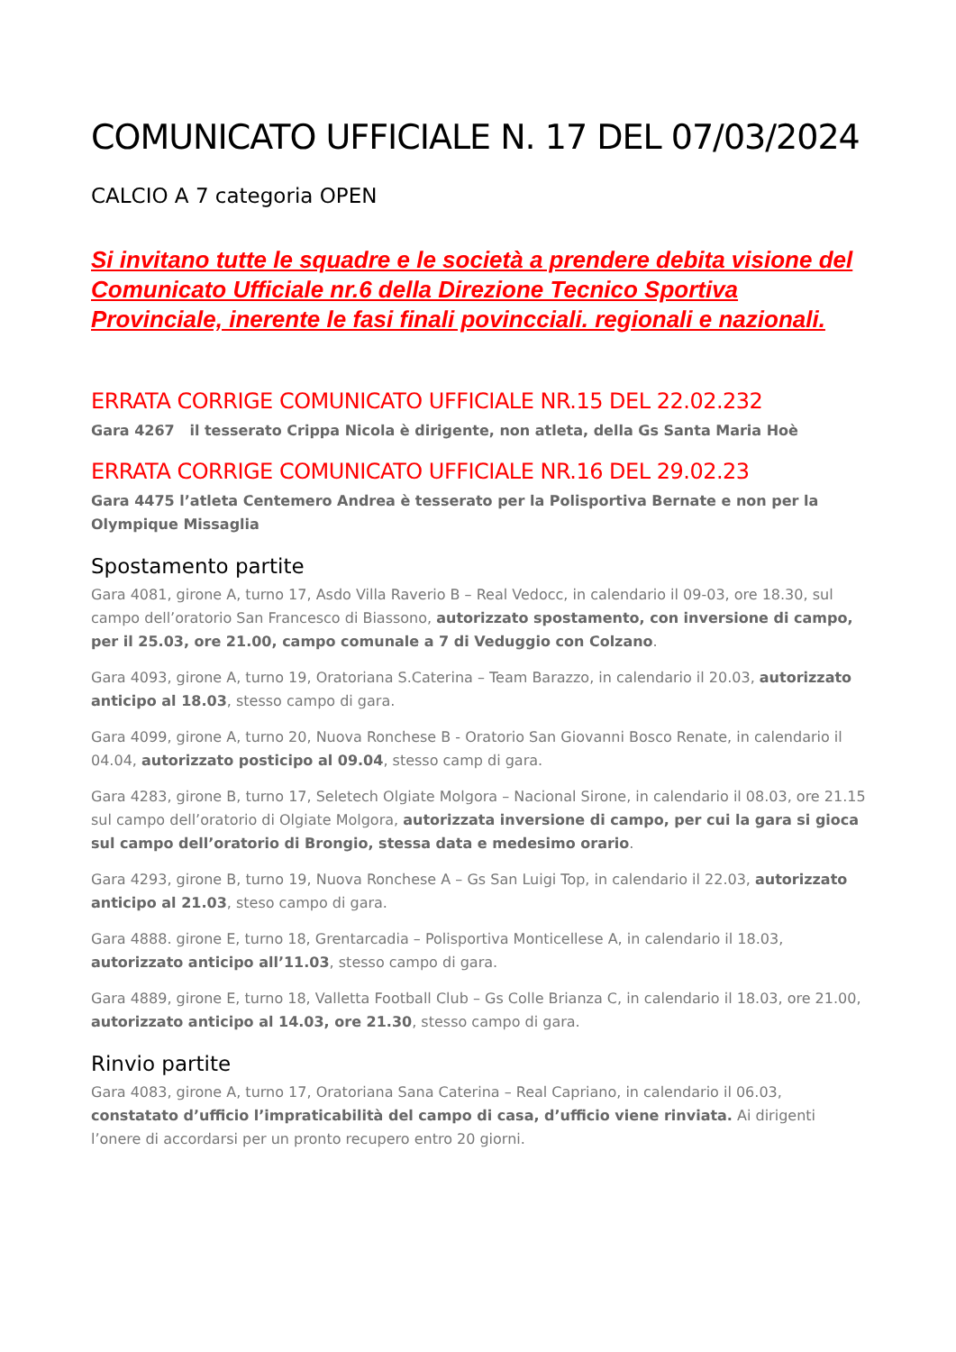COMUNICATO UFFICIALE N. 17 DEL 07/03/2024
CALCIO A 7 categoria OPEN
Si invitano tutte le squadre e le società a prendere debita visione del Comunicato Ufficiale nr.6 della Direzione Tecnico Sportiva Provinciale, inerente le fasi finali povincciali. regionali e nazionali.
ERRATA CORRIGE COMUNICATO UFFICIALE NR.15 DEL 22.02.232
Gara 4267 il tesserato Crippa Nicola è dirigente, non atleta, della Gs Santa Maria Hoè
ERRATA CORRIGE COMUNICATO UFFICIALE NR.16 DEL 29.02.23
Gara 4475 l’atleta Centemero Andrea è tesserato per la Polisportiva Bernate e non per la Olympique Missaglia
Spostamento partite
Gara 4081, girone A, turno 17, Asdo Villa Raverio B – Real Vedocc, in calendario il 09-03, ore 18.30, sul campo dell’oratorio San Francesco di Biassono, autorizzato spostamento, con inversione di campo, per il 25.03, ore 21.00, campo comunale a 7 di Veduggio con Colzano.
Gara 4093, girone A, turno 19, Oratoriana S.Caterina – Team Barazzo, in calendario il 20.03, autorizzato anticipo al 18.03, stesso campo di gara.
Gara 4099, girone A, turno 20, Nuova Ronchese B - Oratorio San Giovanni Bosco Renate, in calendario il 04.04, autorizzato posticipo al 09.04, stesso camp di gara.
Gara 4283, girone B, turno 17, Seletech Olgiate Molgora – Nacional Sirone, in calendario il 08.03, ore 21.15 sul campo dell’oratorio di Olgiate Molgora, autorizzata inversione di campo, per cui la gara si gioca sul campo dell’oratorio di Brongio, stessa data e medesimo orario.
Gara 4293, girone B, turno 19, Nuova Ronchese A – Gs San Luigi Top, in calendario il 22.03, autorizzato anticipo al 21.03, steso campo di gara.
Gara 4888. girone E, turno 18, Grentarcadia – Polisportiva Monticellese A, in calendario il 18.03, autorizzato anticipo all’11.03, stesso campo di gara.
Gara 4889, girone E, turno 18, Valletta Football Club – Gs Colle Brianza C, in calendario il 18.03, ore 21.00, autorizzato anticipo al 14.03, ore 21.30, stesso campo di gara.
Rinvio partite
Gara 4083, girone A, turno 17, Oratoriana Sana Caterina – Real Capriano, in calendario il 06.03, constatato d’ufficio l’impraticabilità del campo di casa, d’ufficio viene rinviata. Ai dirigenti l’onere di accordarsi per un pronto recupero entro 20 giorni.